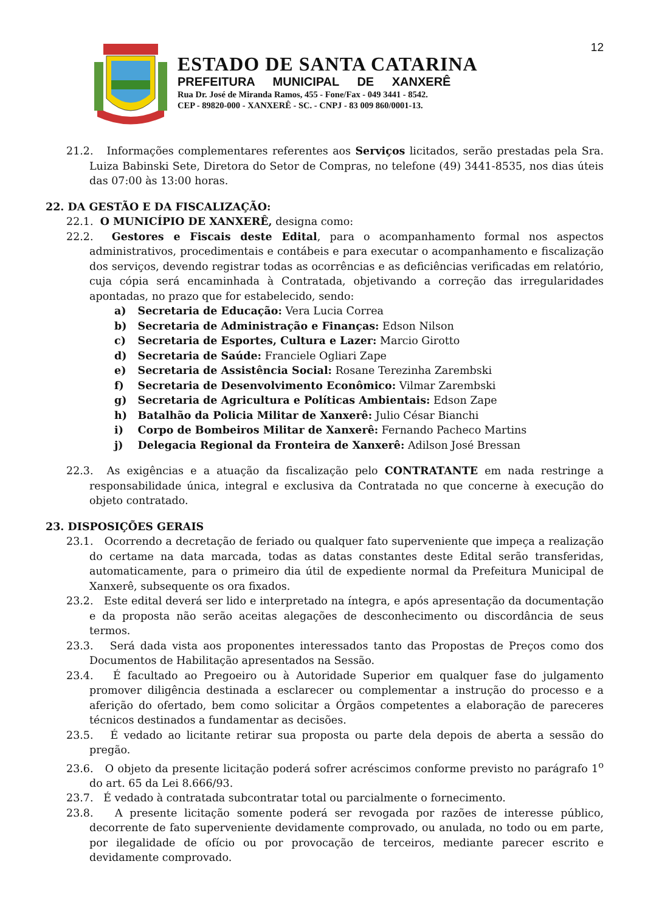12
ESTADO DE SANTA CATARINA
PREFEITURA MUNICIPAL DE XANXERÊ
Rua Dr. José de Miranda Ramos, 455 - Fone/Fax - 049 3441 - 8542.
CEP - 89820-000 - XANXERÊ - SC. - CNPJ - 83 009 860/0001-13.
21.2. Informações complementares referentes aos Serviços licitados, serão prestadas pela Sra. Luiza Babinski Sete, Diretora do Setor de Compras, no telefone (49) 3441-8535, nos dias úteis das 07:00 às 13:00 horas.
22. DA GESTÃO E DA FISCALIZAÇÃO:
22.1. O MUNICÍPIO DE XANXERÊ, designa como:
22.2. Gestores e Fiscais deste Edital, para o acompanhamento formal nos aspectos administrativos, procedimentais e contábeis e para executar o acompanhamento e fiscalização dos serviços, devendo registrar todas as ocorrências e as deficiências verificadas em relatório, cuja cópia será encaminhada à Contratada, objetivando a correção das irregularidades apontadas, no prazo que for estabelecido, sendo:
a) Secretaria de Educação: Vera Lucia Correa
b) Secretaria de Administração e Finanças: Edson Nilson
c) Secretaria de Esportes, Cultura e Lazer: Marcio Girotto
d) Secretaria de Saúde: Franciele Ogliari Zape
e) Secretaria de Assistência Social: Rosane Terezinha Zarembski
f) Secretaria de Desenvolvimento Econômico: Vilmar Zarembski
g) Secretaria de Agricultura e Políticas Ambientais: Edson Zape
h) Batalhão da Policia Militar de Xanxerê: Julio César Bianchi
i) Corpo de Bombeiros Militar de Xanxerê: Fernando Pacheco Martins
j) Delegacia Regional da Fronteira de Xanxerê: Adilson José Bressan
22.3. As exigências e a atuação da fiscalização pelo CONTRATANTE em nada restringe a responsabilidade única, integral e exclusiva da Contratada no que concerne à execução do objeto contratado.
23. DISPOSIÇÕES GERAIS
23.1. Ocorrendo a decretação de feriado ou qualquer fato superveniente que impeça a realização do certame na data marcada, todas as datas constantes deste Edital serão transferidas, automaticamente, para o primeiro dia útil de expediente normal da Prefeitura Municipal de Xanxerê, subsequente os ora fixados.
23.2. Este edital deverá ser lido e interpretado na íntegra, e após apresentação da documentação e da proposta não serão aceitas alegações de desconhecimento ou discordância de seus termos.
23.3. Será dada vista aos proponentes interessados tanto das Propostas de Preços como dos Documentos de Habilitação apresentados na Sessão.
23.4. É facultado ao Pregoeiro ou à Autoridade Superior em qualquer fase do julgamento promover diligência destinada a esclarecer ou complementar a instrução do processo e a aferição do ofertado, bem como solicitar a Órgãos competentes a elaboração de pareceres técnicos destinados a fundamentar as decisões.
23.5. É vedado ao licitante retirar sua proposta ou parte dela depois de aberta a sessão do pregão.
23.6. O objeto da presente licitação poderá sofrer acréscimos conforme previsto no parágrafo 1<sup>o</sup> do art. 65 da Lei 8.666/93.
23.7. É vedado à contratada subcontratar total ou parcialmente o fornecimento.
23.8. A presente licitação somente poderá ser revogada por razões de interesse público, decorrente de fato superveniente devidamente comprovado, ou anulada, no todo ou em parte, por ilegalidade de ofício ou por provocação de terceiros, mediante parecer escrito e devidamente comprovado.